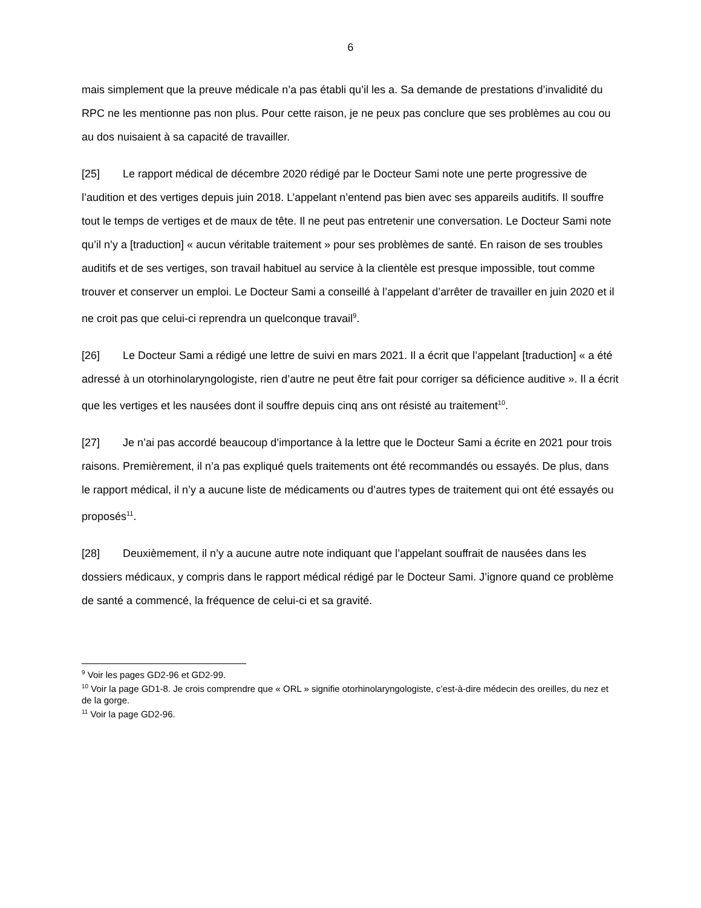6
mais simplement que la preuve médicale n’a pas établi qu’il les a. Sa demande de prestations d’invalidité du RPC ne les mentionne pas non plus. Pour cette raison, je ne peux pas conclure que ses problèmes au cou ou au dos nuisaient à sa capacité de travailler.
[25] Le rapport médical de décembre 2020 rédigé par le Docteur Sami note une perte progressive de l’audition et des vertiges depuis juin 2018. L’appelant n’entend pas bien avec ses appareils auditifs. Il souffre tout le temps de vertiges et de maux de tête. Il ne peut pas entretenir une conversation. Le Docteur Sami note qu’il n’y a [traduction] « aucun véritable traitement » pour ses problèmes de santé. En raison de ses troubles auditifs et de ses vertiges, son travail habituel au service à la clientèle est presque impossible, tout comme trouver et conserver un emploi. Le Docteur Sami a conseillé à l’appelant d’arrêter de travailler en juin 2020 et il ne croit pas que celui-ci reprendra un quelconque travail<sup>9</sup>.
[26] Le Docteur Sami a rédigé une lettre de suivi en mars 2021. Il a écrit que l’appelant [traduction] « a été adressé à un otorhinolaryngologiste, rien d’autre ne peut être fait pour corriger sa déficience auditive ». Il a écrit que les vertiges et les nausées dont il souffre depuis cinq ans ont résisté au traitement<sup>10</sup>.
[27] Je n’ai pas accordé beaucoup d’importance à la lettre que le Docteur Sami a écrite en 2021 pour trois raisons. Premièrement, il n’a pas expliqué quels traitements ont été recommandés ou essayés. De plus, dans le rapport médical, il n’y a aucune liste de médicaments ou d’autres types de traitement qui ont été essayés ou proposés<sup>11</sup>.
[28] Deuxièmement, il n’y a aucune autre note indiquant que l’appelant souffrait de nausées dans les dossiers médicaux, y compris dans le rapport médical rédigé par le Docteur Sami. J’ignore quand ce problème de santé a commencé, la fréquence de celui-ci et sa gravité.
<sup>9</sup> Voir les pages GD2-96 et GD2-99.
<sup>10</sup> Voir la page GD1-8. Je crois comprendre que « ORL » signifie otorhinolaryngologiste, c’est-à-dire médecin des oreilles, du nez et de la gorge.
<sup>11</sup> Voir la page GD2-96.